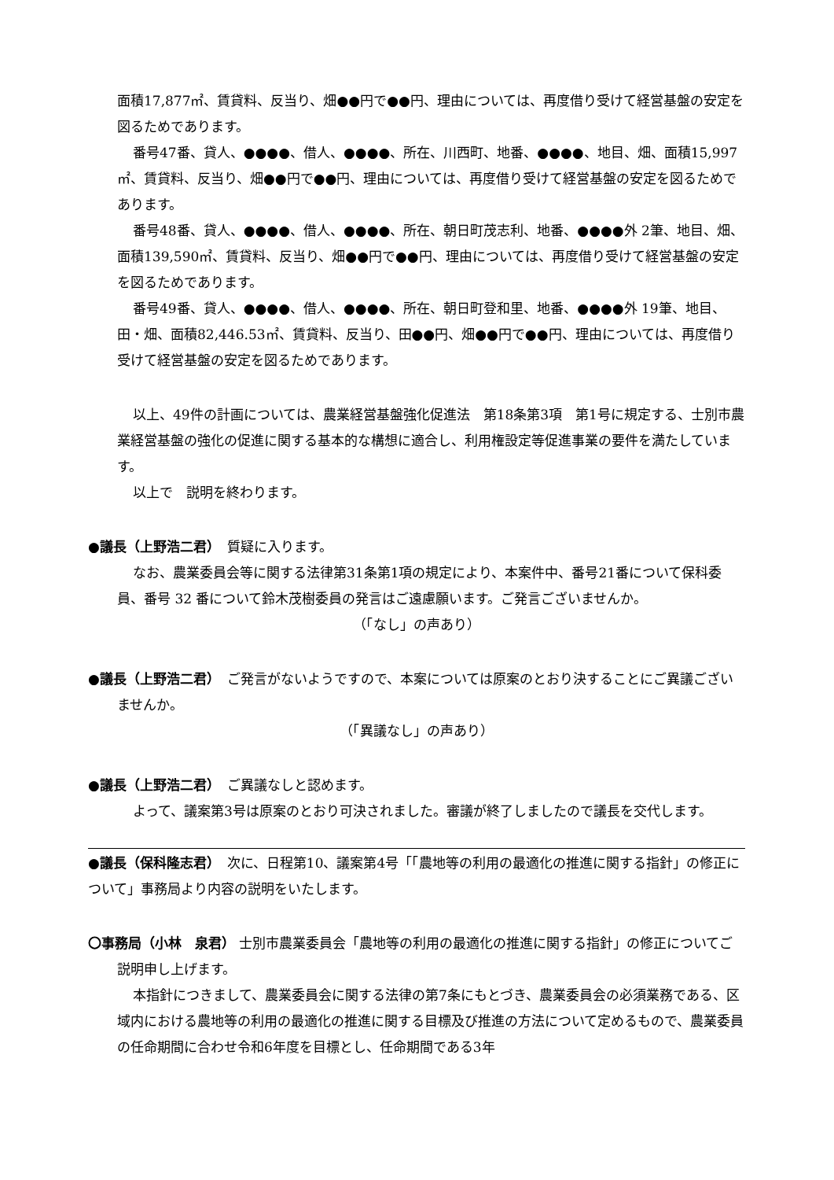面積17,877㎡、賃貸料、反当り、畑●●円で●●円、理由については、再度借り受けて経営基盤の安定を図るためであります。
番号47番、貸人、●●●●、借人、●●●●、所在、川西町、地番、●●●●、地目、畑、面積15,997㎡、賃貸料、反当り、畑●●円で●●円、理由については、再度借り受けて経営基盤の安定を図るためであります。
番号48番、貸人、●●●●、借人、●●●●、所在、朝日町茂志利、地番、●●●●外 2筆、地目、畑、面積139,590㎡、賃貸料、反当り、畑●●円で●●円、理由については、再度借り受けて経営基盤の安定を図るためであります。
番号49番、貸人、●●●●、借人、●●●●、所在、朝日町登和里、地番、●●●●外 19筆、地目、田・畑、面積82,446.53㎡、賃貸料、反当り、田●●円、畑●●円で●●円、理由については、再度借り受けて経営基盤の安定を図るためであります。
以上、49件の計画については、農業経営基盤強化促進法　第18条第3項　第1号に規定する、士別市農業経営基盤の強化の促進に関する基本的な構想に適合し、利用権設定等促進事業の要件を満たしています。
以上で　説明を終わります。
●議長（上野浩二君）　質疑に入ります。
なお、農業委員会等に関する法律第31条第1項の規定により、本案件中、番号21番について保科委員、番号 32 番について鈴木茂樹委員の発言はご遠慮願います。ご発言ございませんか。
（「なし」の声あり）
●議長（上野浩二君）　ご発言がないようですので、本案については原案のとおり決することにご異議ございませんか。
（「異議なし」の声あり）
●議長（上野浩二君）　ご異議なしと認めます。
よって、議案第3号は原案のとおり可決されました。審議が終了しましたので議長を交代します。
●議長（保科隆志君）　次に、日程第10、議案第4号「「農地等の利用の最適化の推進に関する指針」の修正について」事務局より内容の説明をいたします。
〇事務局（小林　泉君） 士別市農業委員会「農地等の利用の最適化の推進に関する指針」の修正についてご説明申し上げます。
本指針につきまして、農業委員会に関する法律の第7条にもとづき、農業委員会の必須業務である、区域内における農地等の利用の最適化の推進に関する目標及び推進の方法について定めるもので、農業委員の任命期間に合わせ令和6年度を目標とし、任命期間である3年